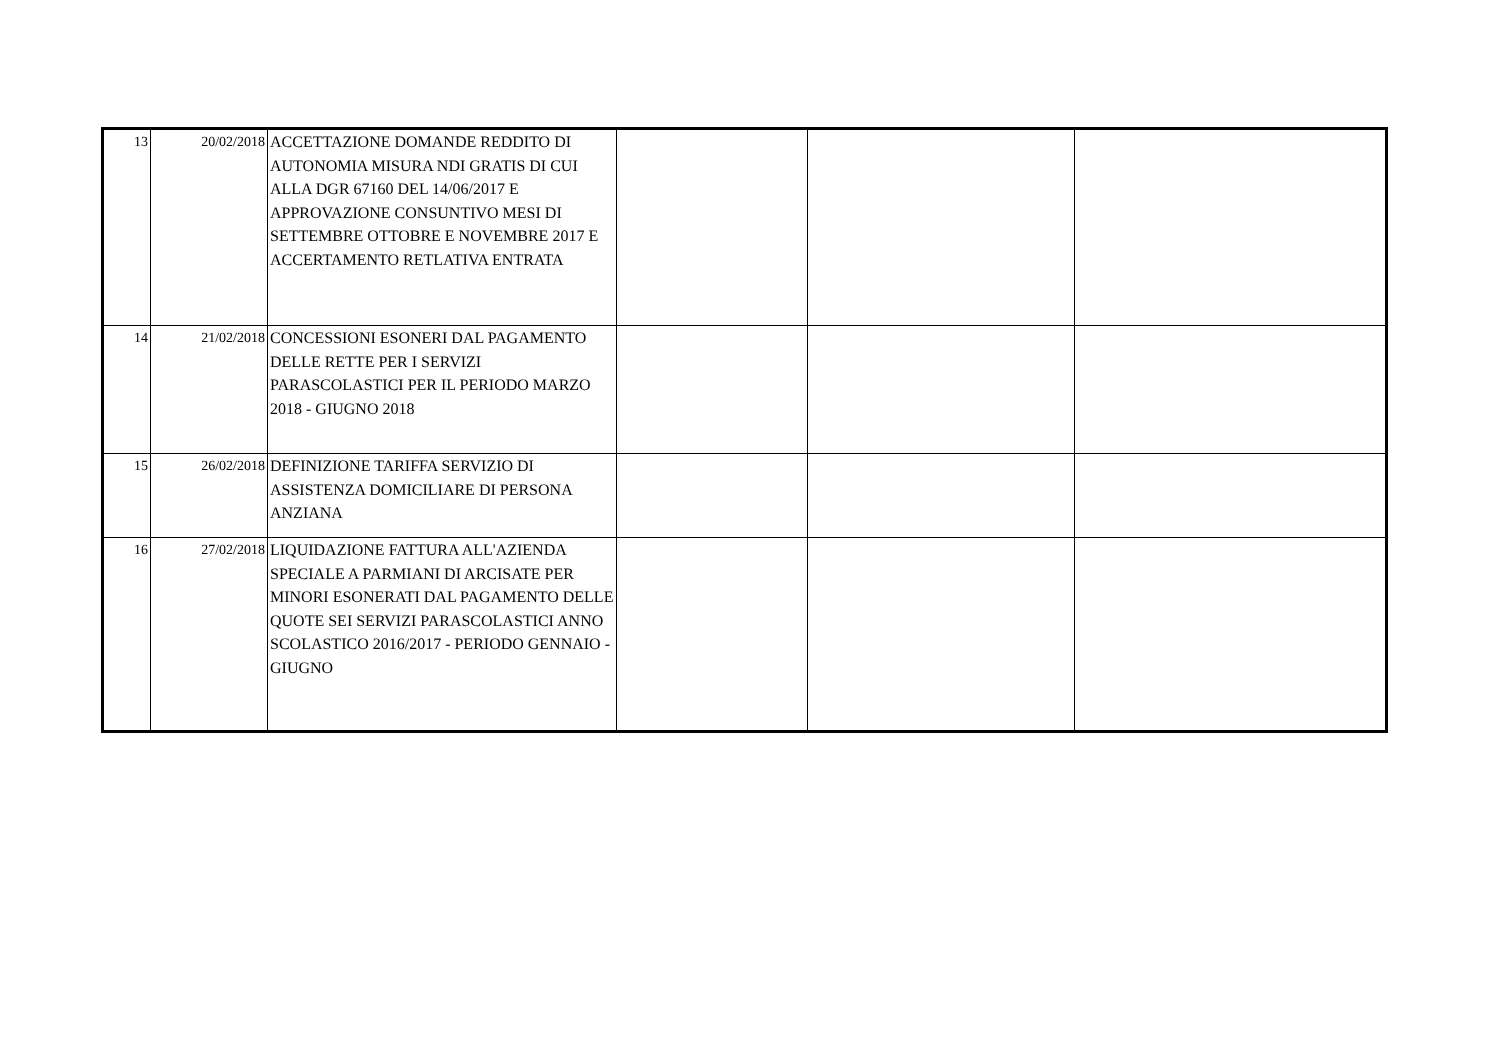| 13 | 20/02/2018 | ACCETTAZIONE DOMANDE REDDITO DI AUTONOMIA MISURA NDI GRATIS DI CUI ALLA DGR 67160 DEL 14/06/2017 E APPROVAZIONE CONSUNTIVO MESI DI SETTEMBRE OTTOBRE E NOVEMBRE 2017 E ACCERTAMENTO RETLATIVA ENTRATA | | | |
| 14 | 21/02/2018 | CONCESSIONI ESONERI DAL PAGAMENTO DELLE RETTE PER I SERVIZI PARASCOLASTICI PER IL PERIODO MARZO 2018 - GIUGNO 2018 | | | |
| 15 | 26/02/2018 | DEFINIZIONE TARIFFA SERVIZIO DI ASSISTENZA DOMICILIARE DI PERSONA ANZIANA | | | |
| 16 | 27/02/2018 | LIQUIDAZIONE FATTURA ALL'AZIENDA SPECIALE A PARMIANI DI ARCISATE PER MINORI ESONERATI DAL PAGAMENTO DELLE QUOTE SEI SERVIZI PARASCOLASTICI ANNO SCOLASTICO 2016/2017 - PERIODO GENNAIO - GIUGNO | | | |